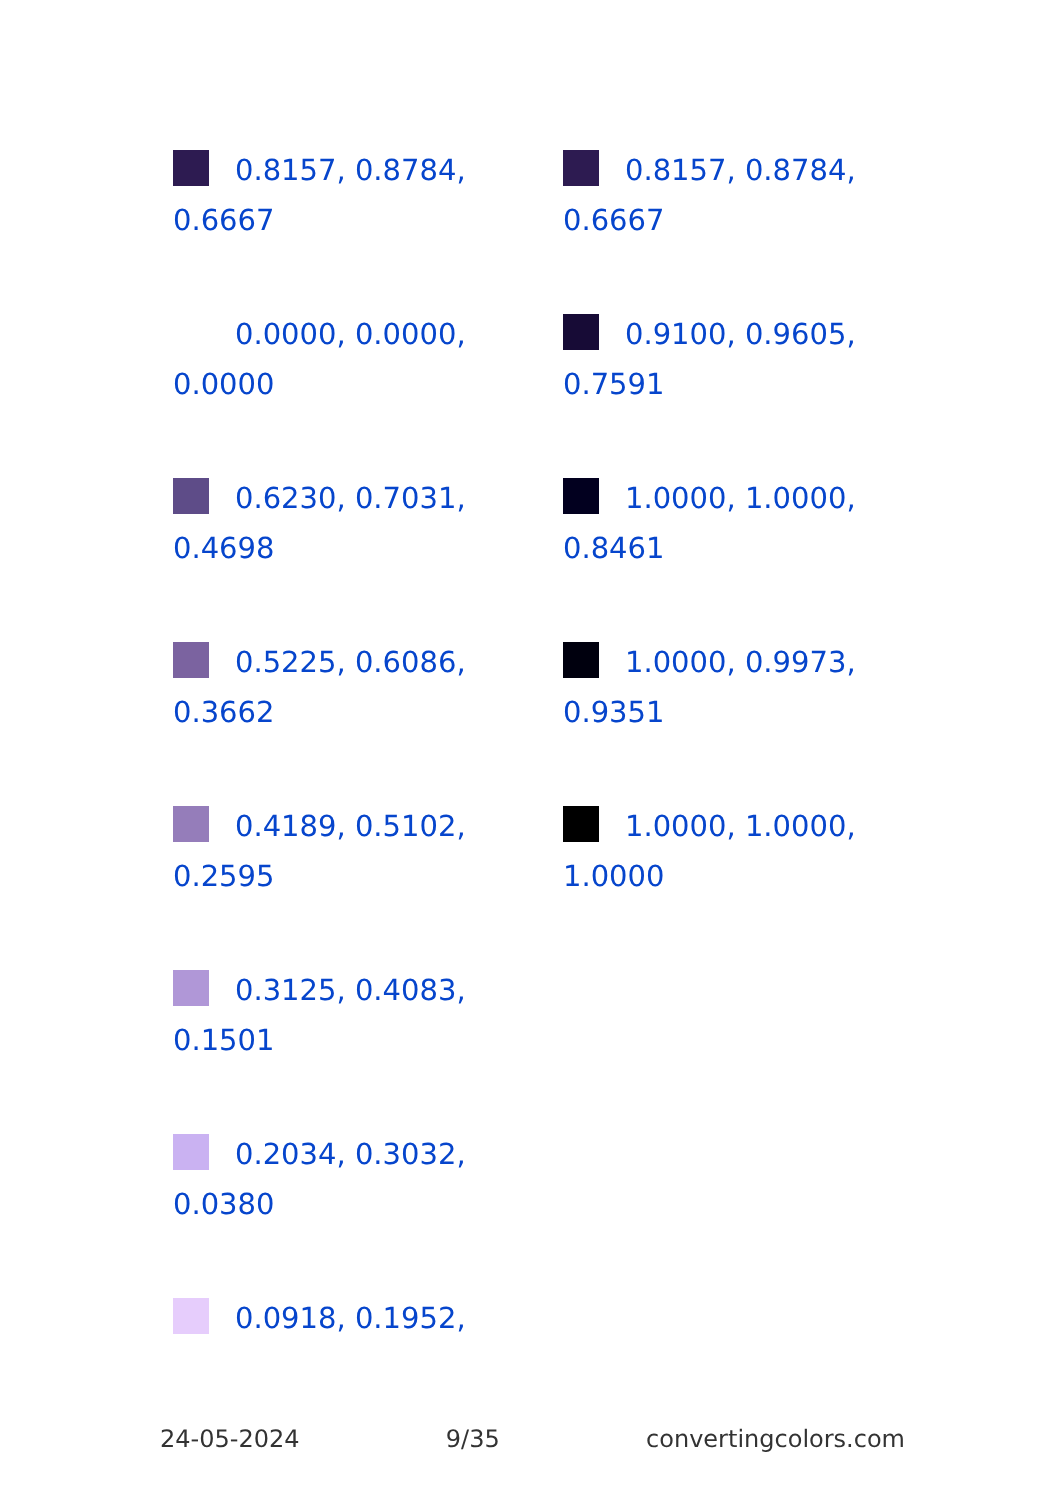0.8157, 0.8784, 0.6667
0.0000, 0.0000, 0.0000
0.6230, 0.7031, 0.4698
0.5225, 0.6086, 0.3662
0.4189, 0.5102, 0.2595
0.3125, 0.4083, 0.1501
0.2034, 0.3032, 0.0380
0.0918, 0.1952,
0.8157, 0.8784, 0.6667
0.9100, 0.9605, 0.7591
1.0000, 1.0000, 0.8461
1.0000, 0.9973, 0.9351
1.0000, 1.0000, 1.0000
24-05-2024 9/35 convertingcolors.com